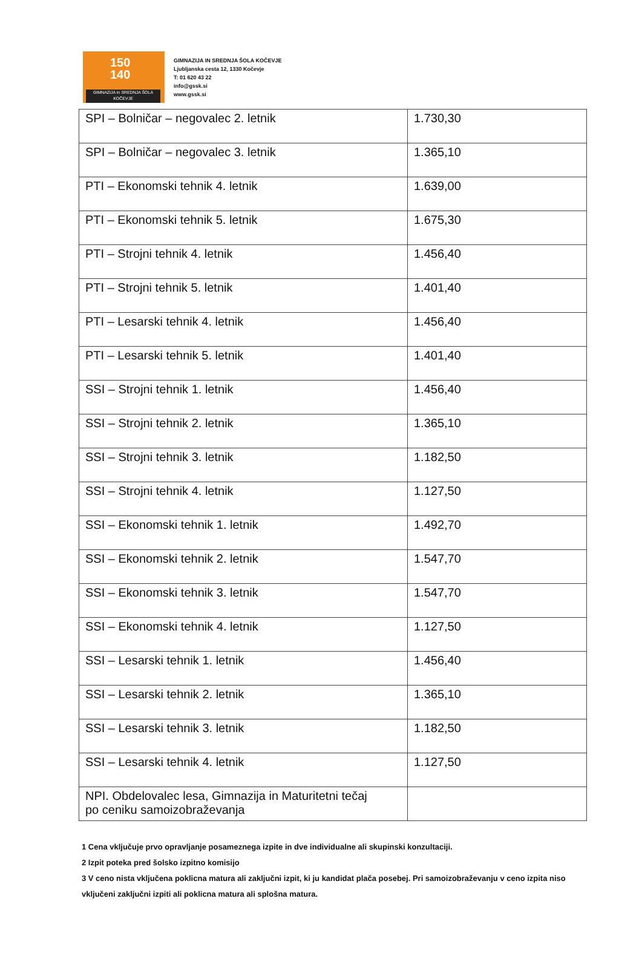150
140
GIMNAZIJA in SREDNJA ŠOLA
KOČEVJE
GIMNAZIJA IN SREDNJA ŠOLA KOČEVJE
Ljubljanska cesta 12, 1330 Kočevje
T: 01 620 43 22
info@gssk.si
www.gssk.si
| SPI – Bolničar – negovalec 2. letnik | 1.730,30 |
| SPI – Bolničar – negovalec 3. letnik | 1.365,10 |
| PTI – Ekonomski tehnik 4. letnik | 1.639,00 |
| PTI – Ekonomski tehnik 5. letnik | 1.675,30 |
| PTI – Strojni tehnik 4. letnik | 1.456,40 |
| PTI – Strojni tehnik 5. letnik | 1.401,40 |
| PTI – Lesarski tehnik 4. letnik | 1.456,40 |
| PTI – Lesarski tehnik 5. letnik | 1.401,40 |
| SSI – Strojni tehnik 1. letnik | 1.456,40 |
| SSI – Strojni tehnik 2. letnik | 1.365,10 |
| SSI – Strojni tehnik 3. letnik | 1.182,50 |
| SSI – Strojni tehnik 4. letnik | 1.127,50 |
| SSI – Ekonomski tehnik 1. letnik | 1.492,70 |
| SSI – Ekonomski tehnik 2. letnik | 1.547,70 |
| SSI – Ekonomski tehnik 3. letnik | 1.547,70 |
| SSI – Ekonomski tehnik 4. letnik | 1.127,50 |
| SSI – Lesarski tehnik 1. letnik | 1.456,40 |
| SSI – Lesarski tehnik 2. letnik | 1.365,10 |
| SSI – Lesarski tehnik 3. letnik | 1.182,50 |
| SSI – Lesarski tehnik 4. letnik | 1.127,50 |
| NPI. Obdelovalec lesa, Gimnazija in Maturitetni tečaj po ceniku samoizobraževanja | |
1 Cena vključuje prvo opravljanje posameznega izpite in dve individualne ali skupinski konzultaciji.
2 Izpit poteka pred šolsko izpitno komisijo
3 V ceno nista vključena poklicna matura ali zaključni izpit, ki ju kandidat plača posebej. Pri samoizobraževanju v ceno izpita niso vključeni zaključni izpiti ali poklicna matura ali splošna matura.